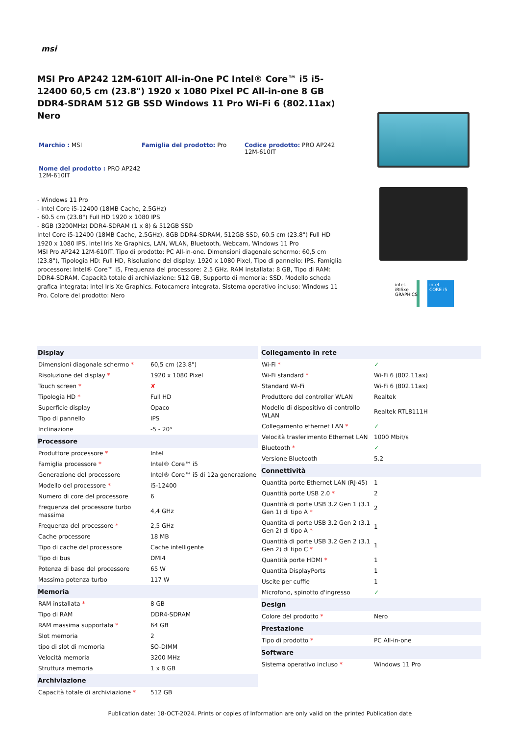msi
MSI Pro AP242 12M-610IT All-in-One PC Intel® Core™ i5 i5-12400 60,5 cm (23.8") 1920 x 1080 Pixel PC All-in-one 8 GB DDR4-SDRAM 512 GB SSD Windows 11 Pro Wi-Fi 6 (802.11ax) Nero
Marchio : MSI
Famiglia del prodotto: Pro
Codice prodotto: PRO AP242 12M-610IT
Nome del prodotto : PRO AP242 12M-610IT
- Windows 11 Pro
- Intel Core i5-12400 (18MB Cache, 2.5GHz)
- 60.5 cm (23.8") Full HD 1920 x 1080 IPS
- 8GB (3200MHz) DDR4-SDRAM (1 x 8) & 512GB SSD
Intel Core i5-12400 (18MB Cache, 2.5GHz), 8GB DDR4-SDRAM, 512GB SSD, 60.5 cm (23.8") Full HD 1920 x 1080 IPS, Intel Iris Xe Graphics, LAN, WLAN, Bluetooth, Webcam, Windows 11 Pro
MSI Pro AP242 12M-610IT. Tipo di prodotto: PC All-in-one. Dimensioni diagonale schermo: 60,5 cm (23.8"), Tipologia HD: Full HD, Risoluzione del display: 1920 x 1080 Pixel, Tipo di pannello: IPS. Famiglia processore: Intel® Core™ i5, Frequenza del processore: 2,5 GHz. RAM installata: 8 GB, Tipo di RAM: DDR4-SDRAM. Capacità totale di archiviazione: 512 GB, Supporto di memoria: SSD. Modello scheda grafica integrata: Intel Iris Xe Graphics. Fotocamera integrata. Sistema operativo incluso: Windows 11 Pro. Colore del prodotto: Nero
intel. iRISxe GRAPHICS
intel. CORE i5
| Display | |
| --- | --- |
| Dimensioni diagonale schermo * | 60,5 cm (23.8") |
| Risoluzione del display * | 1920 x 1080 Pixel |
| Touch screen * | ✘ |
| Tipologia HD * | Full HD |
| Superficie display | Opaco |
| Tipo di pannello | IPS |
| Inclinazione | -5 - 20° |
| Processore | |
| Produttore processore * | Intel |
| Famiglia processore * | Intel® Core™ i5 |
| Generazione del processore | Intel® Core™ i5 di 12a generazione |
| Modello del processore * | i5-12400 |
| Numero di core del processore | 6 |
| Frequenza del processore turbo massima | 4,4 GHz |
| Frequenza del processore * | 2,5 GHz |
| Cache processore | 18 MB |
| Tipo di cache del processore | Cache intelligente |
| Tipo di bus | DMI4 |
| Potenza di base del processore | 65 W |
| Massima potenza turbo | 117 W |
| Memoria | |
| RAM installata * | 8 GB |
| Tipo di RAM | DDR4-SDRAM |
| RAM massima supportata * | 64 GB |
| Slot memoria | 2 |
| tipo di slot di memoria | SO-DIMM |
| Velocità memoria | 3200 MHz |
| Struttura memoria | 1 x 8 GB |
| Archiviazione | |
| Capacità totale di archiviazione * | 512 GB |
| Collegamento in rete | |
| --- | --- |
| Wi-Fi * | ✓ |
| Wi-Fi standard * | Wi-Fi 6 (802.11ax) |
| Standard Wi-Fi | Wi-Fi 6 (802.11ax) |
| Produttore del controller WLAN | Realtek |
| Modello di dispositivo di controllo WLAN | Realtek RTL8111H |
| Collegamento ethernet LAN * | ✓ |
| Velocità trasferimento Ethernet LAN | 1000 Mbit/s |
| Bluetooth * | ✓ |
| Versione Bluetooth | 5.2 |
| Connettività | |
| Quantità porte Ethernet LAN (RJ-45) | 1 |
| Quantità porte USB 2.0 * | 2 |
| Quantità di porte USB 3.2 Gen 1 (3.1 Gen 1) di tipo A * | 2 |
| Quantità di porte USB 3.2 Gen 2 (3.1 Gen 2) di tipo A * | 1 |
| Quantità di porte USB 3.2 Gen 2 (3.1 Gen 2) di tipo C * | 1 |
| Quantità porte HDMI * | 1 |
| Quantità DisplayPorts | 1 |
| Uscite per cuffie | 1 |
| Microfono, spinotto d'ingresso | ✓ |
| Design | |
| Colore del prodotto * | Nero |
| Prestazione | |
| Tipo di prodotto * | PC All-in-one |
| Software | |
| Sistema operativo incluso * | Windows 11 Pro |
Publication date: 18-OCT-2024. Prints or copies of Information are only valid on the printed Publication date